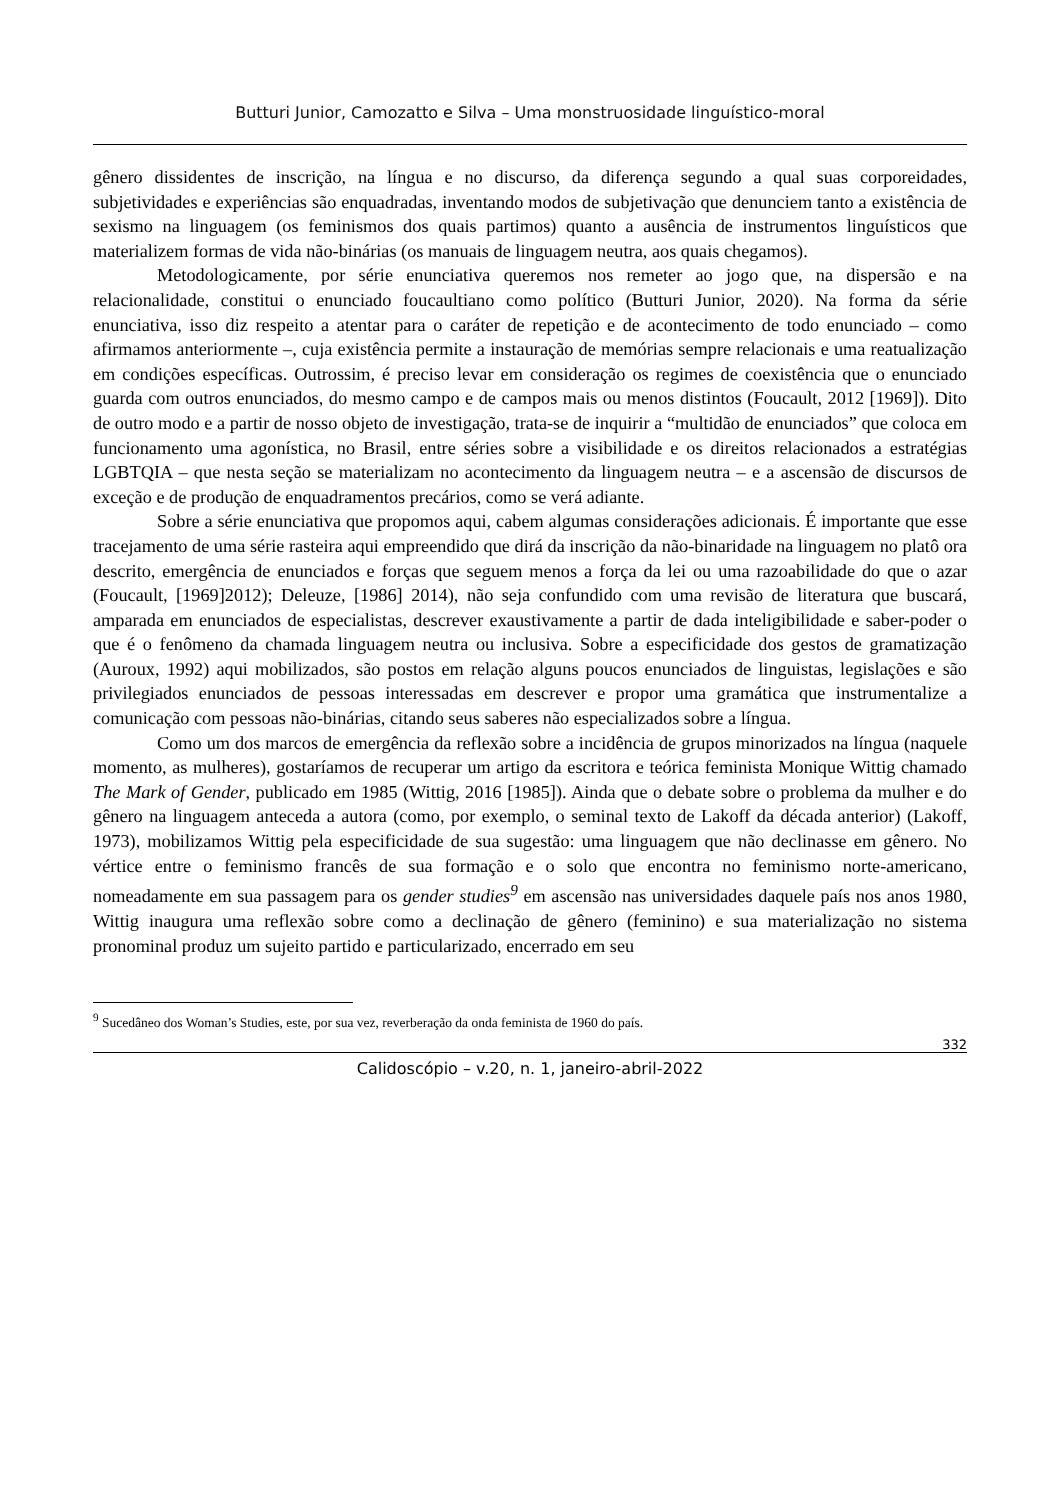Butturi Junior, Camozatto e Silva – Uma monstruosidade linguístico-moral
gênero dissidentes de inscrição, na língua e no discurso, da diferença segundo a qual suas corporeidades, subjetividades e experiências são enquadradas, inventando modos de subjetivação que denunciem tanto a existência de sexismo na linguagem (os feminismos dos quais partimos) quanto a ausência de instrumentos linguísticos que materializem formas de vida não-binárias (os manuais de linguagem neutra, aos quais chegamos).
Metodologicamente, por série enunciativa queremos nos remeter ao jogo que, na dispersão e na relacionalidade, constitui o enunciado foucaultiano como político (Butturi Junior, 2020). Na forma da série enunciativa, isso diz respeito a atentar para o caráter de repetição e de acontecimento de todo enunciado – como afirmamos anteriormente –, cuja existência permite a instauração de memórias sempre relacionais e uma reatualização em condições específicas. Outrossim, é preciso levar em consideração os regimes de coexistência que o enunciado guarda com outros enunciados, do mesmo campo e de campos mais ou menos distintos (Foucault, 2012 [1969]). Dito de outro modo e a partir de nosso objeto de investigação, trata-se de inquirir a “multidão de enunciados” que coloca em funcionamento uma agonística, no Brasil, entre séries sobre a visibilidade e os direitos relacionados a estratégias LGBTQIA – que nesta seção se materializam no acontecimento da linguagem neutra – e a ascensão de discursos de exceção e de produção de enquadramentos precários, como se verá adiante.
Sobre a série enunciativa que propomos aqui, cabem algumas considerações adicionais. É importante que esse tracejamento de uma série rasteira aqui empreendido que dirá da inscrição da não-binaridade na linguagem no platô ora descrito, emergência de enunciados e forças que seguem menos a força da lei ou uma razoabilidade do que o azar (Foucault, [1969]2012); Deleuze, [1986] 2014), não seja confundido com uma revisão de literatura que buscará, amparada em enunciados de especialistas, descrever exaustivamente a partir de dada inteligibilidade e saber-poder o que é o fenômeno da chamada linguagem neutra ou inclusiva. Sobre a especificidade dos gestos de gramatização (Auroux, 1992) aqui mobilizados, são postos em relação alguns poucos enunciados de linguistas, legislações e são privilegiados enunciados de pessoas interessadas em descrever e propor uma gramática que instrumentalize a comunicação com pessoas não-binárias, citando seus saberes não especializados sobre a língua.
Como um dos marcos de emergência da reflexão sobre a incidência de grupos minorizados na língua (naquele momento, as mulheres), gostaríamos de recuperar um artigo da escritora e teórica feminista Monique Wittig chamado The Mark of Gender, publicado em 1985 (Wittig, 2016 [1985]). Ainda que o debate sobre o problema da mulher e do gênero na linguagem anteceda a autora (como, por exemplo, o seminal texto de Lakoff da década anterior) (Lakoff, 1973), mobilizamos Wittig pela especificidade de sua sugestão: uma linguagem que não declinasse em gênero. No vértice entre o feminismo francês de sua formação e o solo que encontra no feminismo norte-americano, nomeadamente em sua passagem para os gender studies<sup>9</sup> em ascensão nas universidades daquele país nos anos 1980, Wittig inaugura uma reflexão sobre como a declinação de gênero (feminino) e sua materialização no sistema pronominal produz um sujeito partido e particularizado, encerrado em seu
<sup>9</sup> Sucedâneo dos Woman’s Studies, este, por sua vez, reverberação da onda feminista de 1960 do país.
332
Calidoscópio – v.20, n. 1, janeiro-abril-2022